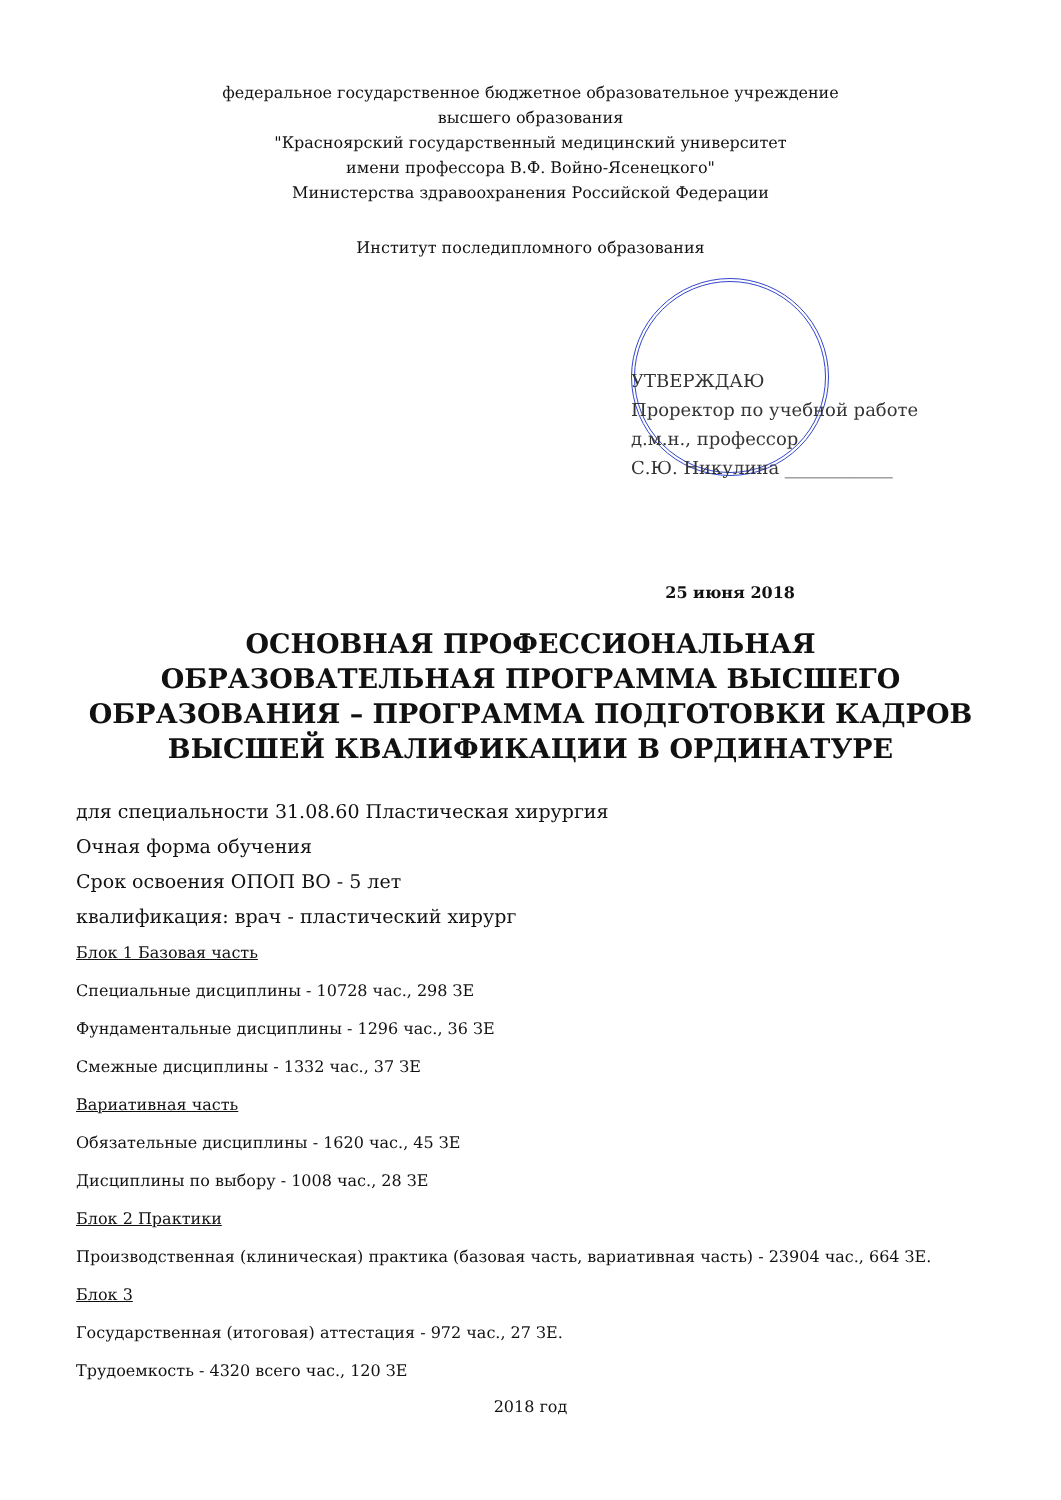федеральное государственное бюджетное образовательное учреждение
высшего образования
"Красноярский государственный медицинский университет
имени профессора В.Ф. Войно-Ясенецкого"
Министерства здравоохранения Российской Федерации
Институт последипломного образования
УТВЕРЖДАЮ
Проректор по учебной работе
д.м.н., профессор
С.Ю. Никулина ____________
25 июня 2018
ОСНОВНАЯ ПРОФЕССИОНАЛЬНАЯ ОБРАЗОВАТЕЛЬНАЯ ПРОГРАММА ВЫСШЕГО ОБРАЗОВАНИЯ – ПРОГРАММА ПОДГОТОВКИ КАДРОВ ВЫСШЕЙ КВАЛИФИКАЦИИ В ОРДИНАТУРЕ
для специальности 31.08.60 Пластическая хирургия
Очная форма обучения
Срок освоения ОПОП ВО - 5 лет
квалификация: врач - пластический хирург
Блок 1 Базовая часть
Специальные дисциплины - 10728 час., 298 ЗЕ
Фундаментальные дисциплины - 1296 час., 36 ЗЕ
Смежные дисциплины - 1332 час., 37 ЗЕ
Вариативная часть
Обязательные дисциплины - 1620 час., 45 ЗЕ
Дисциплины по выбору - 1008 час., 28 ЗЕ
Блок 2 Практики
Производственная (клиническая) практика (базовая часть, вариативная часть) - 23904 час., 664 ЗЕ.
Блок 3
Государственная (итоговая) аттестация - 972 час., 27 ЗЕ.
Трудоемкость - 4320 всего час., 120 ЗЕ
2018 год